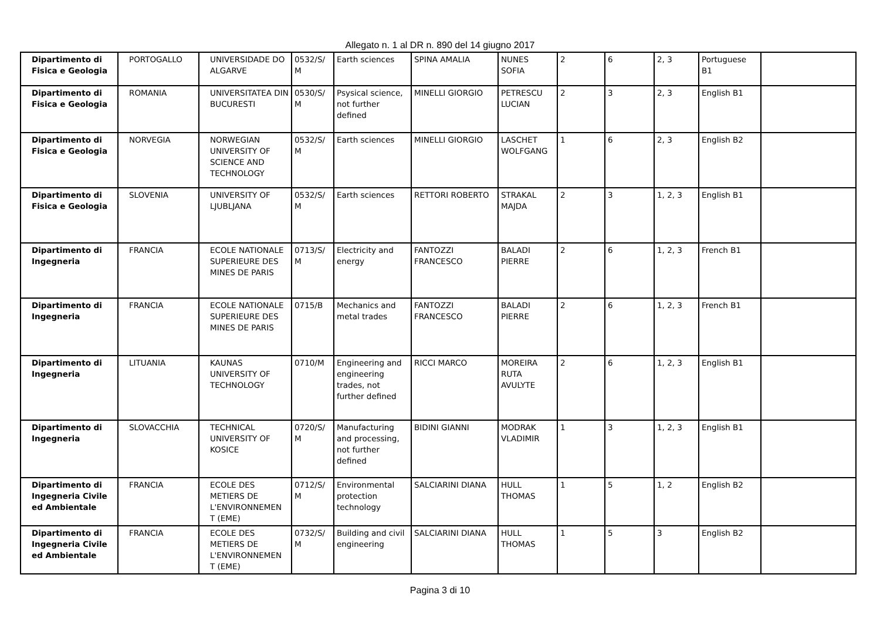Allegato n. 1 al DR n. 890 del 14 giugno 2017
| Dipartimento di Fisica e Geologia | PORTOGALLO | UNIVERSIDADE DO ALGARVE | 0532/S/ M | Earth sciences | SPINA AMALIA | NUNES SOFIA | 2 | 6 | 2, 3 | Portuguese B1 | |
| Dipartimento di Fisica e Geologia | ROMANIA | UNIVERSITATEA DIN BUCURESTI | 0530/S/ M | Psysical science, not further defined | MINELLI GIORGIO | PETRESCU LUCIAN | 2 | 3 | 2, 3 | English B1 | |
| Dipartimento di Fisica e Geologia | NORVEGIA | NORWEGIAN UNIVERSITY OF SCIENCE AND TECHNOLOGY | 0532/S/ M | Earth sciences | MINELLI GIORGIO | LASCHET WOLFGANG | 1 | 6 | 2, 3 | English B2 | |
| Dipartimento di Fisica e Geologia | SLOVENIA | UNIVERSITY OF LJUBLJANA | 0532/S/ M | Earth sciences | RETTORI ROBERTO | STRAKAL MAJDA | 2 | 3 | 1, 2, 3 | English B1 | |
| Dipartimento di Ingegneria | FRANCIA | ECOLE NATIONALE SUPERIEURE DES MINES DE PARIS | 0713/S/ M | Electricity and energy | FANTOZZI FRANCESCO | BALADI PIERRE | 2 | 6 | 1, 2, 3 | French B1 | |
| Dipartimento di Ingegneria | FRANCIA | ECOLE NATIONALE SUPERIEURE DES MINES DE PARIS | 0715/B | Mechanics and metal trades | FANTOZZI FRANCESCO | BALADI PIERRE | 2 | 6 | 1, 2, 3 | French B1 | |
| Dipartimento di Ingegneria | LITUANIA | KAUNAS UNIVERSITY OF TECHNOLOGY | 0710/M | Engineering and engineering trades, not further defined | RICCI MARCO | MOREIRA RUTA AVULYTE | 2 | 6 | 1, 2, 3 | English B1 | |
| Dipartimento di Ingegneria | SLOVACCHIA | TECHNICAL UNIVERSITY OF KOSICE | 0720/S/ M | Manufacturing and processing, not further defined | BIDINI GIANNI | MODRAK VLADIMIR | 1 | 3 | 1, 2, 3 | English B1 | |
| Dipartimento di Ingegneria Civile ed Ambientale | FRANCIA | ECOLE DES METIERS DE L'ENVIRONNEMEN T (EME) | 0712/S/ M | Environmental protection technology | SALCIARINI DIANA | HULL THOMAS | 1 | 5 | 1, 2 | English B2 | |
| Dipartimento di Ingegneria Civile ed Ambientale | FRANCIA | ECOLE DES METIERS DE L'ENVIRONNEMEN T (EME) | 0732/S/ M | Building and civil engineering | SALCIARINI DIANA | HULL THOMAS | 1 | 5 | 3 | English B2 | |
Pagina 3 di 10